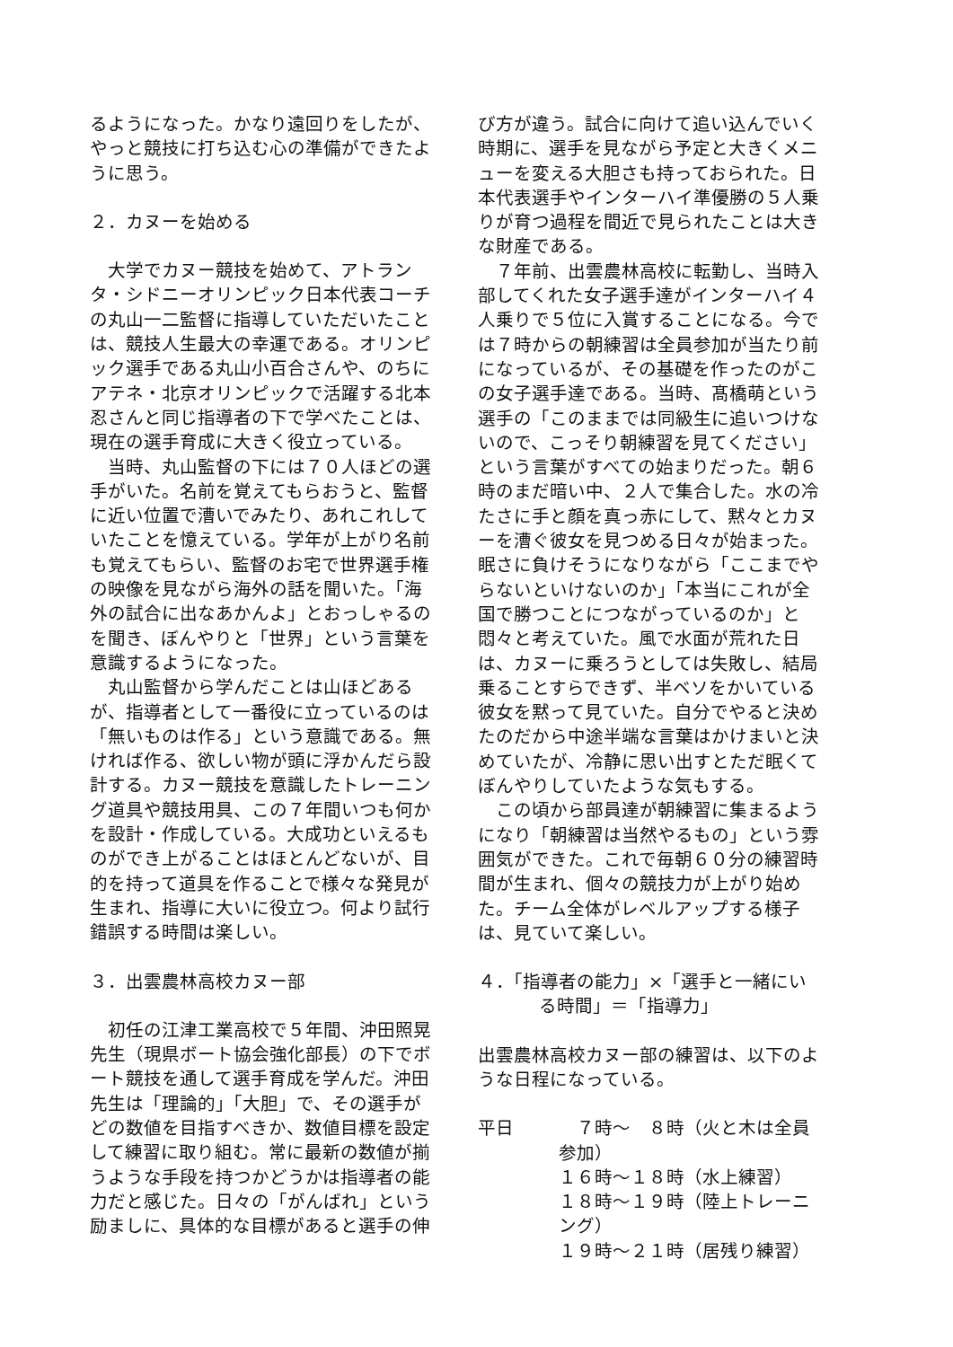るようになった。かなり遠回りをしたが、やっと競技に打ち込む心の準備ができたように思う。
２．カヌーを始める
大学でカヌー競技を始めて、アトランタ・シドニーオリンピック日本代表コーチの丸山一二監督に指導していただいたことは、競技人生最大の幸運である。オリンピック選手である丸山小百合さんや、のちにアテネ・北京オリンピックで活躍する北本忍さんと同じ指導者の下で学べたことは、現在の選手育成に大きく役立っている。
当時、丸山監督の下には７０人ほどの選手がいた。名前を覚えてもらおうと、監督に近い位置で漕いでみたり、あれこれしていたことを憶えている。学年が上がり名前も覚えてもらい、監督のお宅で世界選手権の映像を見ながら海外の話を聞いた。「海外の試合に出なあかんよ」とおっしゃるのを聞き、ぼんやりと「世界」という言葉を意識するようになった。
丸山監督から学んだことは山ほどあるが、指導者として一番役に立っているのは「無いものは作る」という意識である。無ければ作る、欲しい物が頭に浮かんだら設計する。カヌー競技を意識したトレーニング道具や競技用具、この７年間いつも何かを設計・作成している。大成功といえるものができ上がることはほとんどないが、目的を持って道具を作ることで様々な発見が生まれ、指導に大いに役立つ。何より試行錯誤する時間は楽しい。
３．出雲農林高校カヌー部
初任の江津工業高校で５年間、沖田照晃先生（現県ボート協会強化部長）の下でボート競技を通して選手育成を学んだ。沖田先生は「理論的」「大胆」で、その選手がどの数値を目指すべきか、数値目標を設定して練習に取り組む。常に最新の数値が揃うような手段を持つかどうかは指導者の能力だと感じた。日々の「がんばれ」という励ましに、具体的な目標があると選手の伸
び方が違う。試合に向けて追い込んでいく時期に、選手を見ながら予定と大きくメニューを変える大胆さも持っておられた。日本代表選手やインターハイ準優勝の５人乗りが育つ過程を間近で見られたことは大きな財産である。
７年前、出雲農林高校に転勤し、当時入部してくれた女子選手達がインターハイ４人乗りで５位に入賞することになる。今では７時からの朝練習は全員参加が当たり前になっているが、その基礎を作ったのがこの女子選手達である。当時、髙橋萌という選手の「このままでは同級生に追いつけないので、こっそり朝練習を見てください」という言葉がすべての始まりだった。朝６時のまだ暗い中、２人で集合した。水の冷たさに手と顔を真っ赤にして、黙々とカヌーを漕ぐ彼女を見つめる日々が始まった。眠さに負けそうになりながら「ここまでやらないといけないのか」「本当にこれが全国で勝つことにつながっているのか」と悶々と考えていた。風で水面が荒れた日は、カヌーに乗ろうとしては失敗し、結局乗ることすらできず、半ベソをかいている彼女を黙って見ていた。自分でやると決めたのだから中途半端な言葉はかけまいと決めていたが、冷静に思い出すとただ眠くてぼんやりしていたような気もする。
この頃から部員達が朝練習に集まるようになり「朝練習は当然やるもの」という雰囲気ができた。これで毎朝６０分の練習時間が生まれ、個々の競技力が上がり始めた。チーム全体がレベルアップする様子は、見ていて楽しい。
４．「指導者の能力」×「選手と一緒にいる時間」＝「指導力」
出雲農林高校カヌー部の練習は、以下のような日程になっている。
| 平日 | ７時～ ８時（火と木は全員参加） |
| | １６時～１８時（水上練習） |
| | １８時～１９時（陸上トレーニング） |
| | １９時～２１時（居残り練習） |